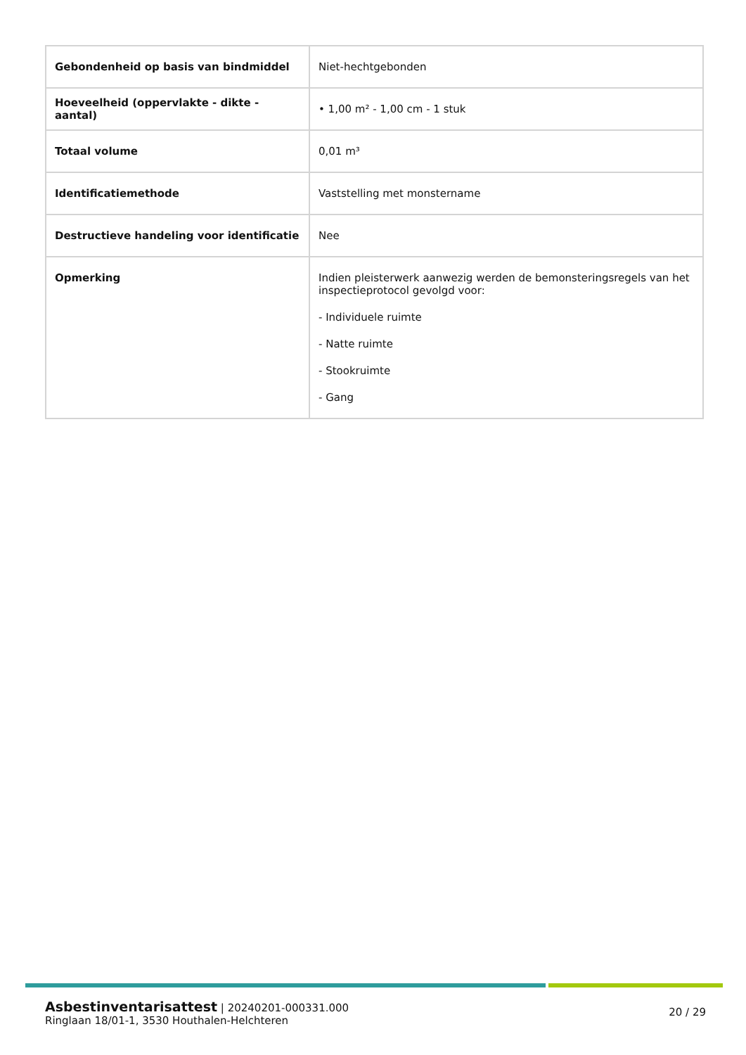| Gebondenheid op basis van bindmiddel | Niet-hechtgebonden |
| Hoeveelheid (oppervlakte - dikte - aantal) | • 1,00 m² - 1,00 cm - 1 stuk |
| Totaal volume | 0,01 m³ |
| Identificatiemethode | Vaststelling met monstername |
| Destructieve handeling voor identificatie | Nee |
| Opmerking | Indien pleisterwerk aanwezig werden de bemonsteringsregels van het inspectieprotocol gevolgd voor: - Individuele ruimte - Natte ruimte - Stookruimte - Gang |
Asbestinventarisattest | 20240201-000331.000
Ringlaan 18/01-1, 3530 Houthalen-Helchteren
20 / 29